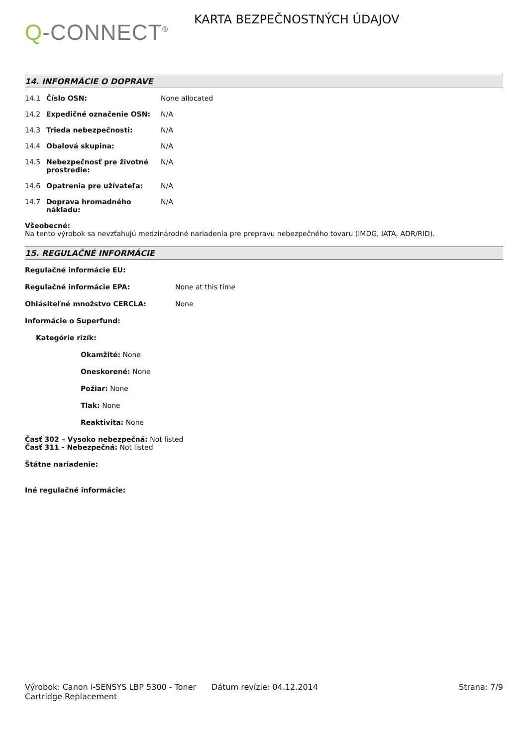Q-CONNECT<sup>®</sup>
KARTA BEZPEČNOSTNÝCH ÚDAJOV
14. INFORMÁCIE O DOPRAVE
14.1 Číslo OSN: None allocated
14.2 Expedičné označenie OSN: N/A
14.3 Trieda nebezpečnosti: N/A
14.4 Obalová skupina: N/A
14.5 Nebezpečnosť pre životné prostredie: N/A
14.6 Opatrenia pre užívateľa: N/A
14.7 Doprava hromadného nákladu: N/A
Všeobecné:
Na tento výrobok sa nevzťahujú medzinárodné nariadenia pre prepravu nebezpečného tovaru (IMDG, IATA, ADR/RID).
15. REGULAČNÉ INFORMÁCIE
Regulačné informácie EU:
Regulačné informácie EPA: None at this time
Ohlásiteľné množstvo CERCLA: None
Informácie o Superfund:
Kategórie rizík:
Okamžité: None
Oneskorené: None
Požiar: None
Tlak: None
Reaktivita: None
Časť 302 – Vysoko nebezpečná: Not listed
Časť 311 - Nebezpečná: Not listed
Štátne nariadenie:
Iné regulačné informácie:
Výrobok: Canon i-SENSYS LBP 5300 - Toner Cartridge Replacement
Dátum revízie: 04.12.2014 Strana: 7/9